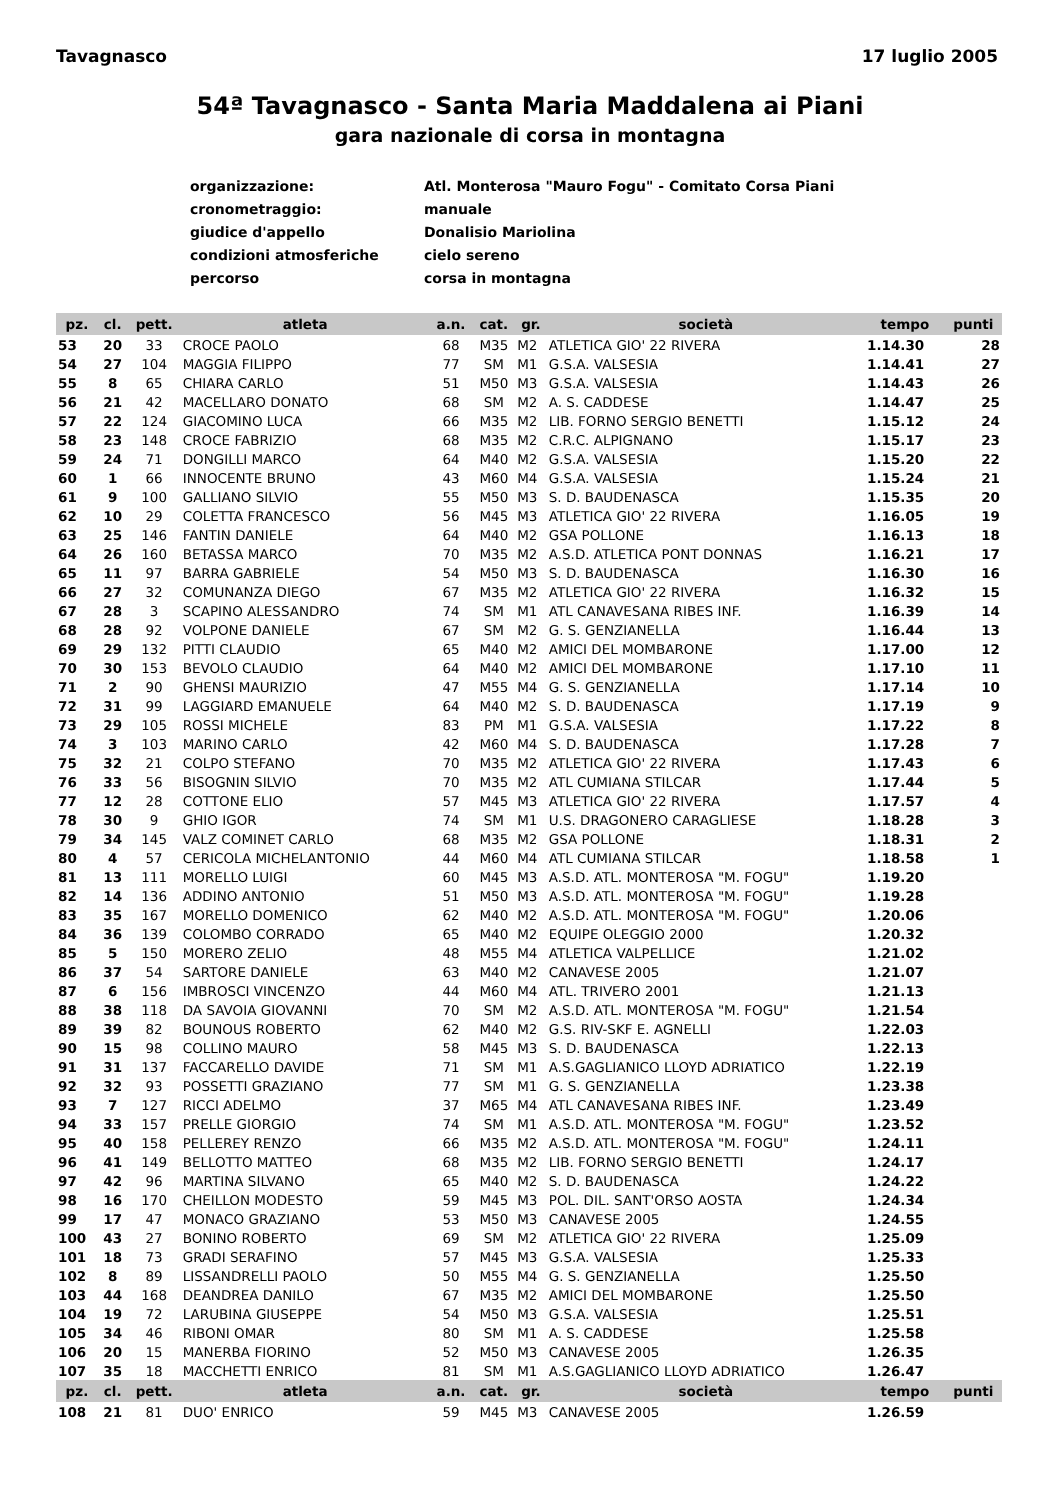Tavagnasco 17 luglio 2005
54ª Tavagnasco - Santa Maria Maddalena ai Piani
gara nazionale di corsa in montagna
| organizzazione: | Atl. Monterosa "Mauro Fogu" - Comitato Corsa Piani |
| cronometraggio: | manuale |
| giudice d'appello | Donalisio Mariolina |
| condizioni atmosferiche | cielo sereno |
| percorso | corsa in montagna |
| pz. | cl. | pett. | atleta | a.n. | cat. | gr. | società | tempo | punti |
| --- | --- | --- | --- | --- | --- | --- | --- | --- | --- |
| 53 | 20 | 33 | CROCE PAOLO | 68 | M35 | M2 | ATLETICA GIO' 22 RIVERA | 1.14.30 | 28 |
| 54 | 27 | 104 | MAGGIA FILIPPO | 77 | SM | M1 | G.S.A. VALSESIA | 1.14.41 | 27 |
| 55 | 8 | 65 | CHIARA CARLO | 51 | M50 | M3 | G.S.A. VALSESIA | 1.14.43 | 26 |
| 56 | 21 | 42 | MACELLARO DONATO | 68 | SM | M2 | A. S. CADDESE | 1.14.47 | 25 |
| 57 | 22 | 124 | GIACOMINO LUCA | 66 | M35 | M2 | LIB. FORNO SERGIO BENETTI | 1.15.12 | 24 |
| 58 | 23 | 148 | CROCE FABRIZIO | 68 | M35 | M2 | C.R.C. ALPIGNANO | 1.15.17 | 23 |
| 59 | 24 | 71 | DONGILLI MARCO | 64 | M40 | M2 | G.S.A. VALSESIA | 1.15.20 | 22 |
| 60 | 1 | 66 | INNOCENTE BRUNO | 43 | M60 | M4 | G.S.A. VALSESIA | 1.15.24 | 21 |
| 61 | 9 | 100 | GALLIANO SILVIO | 55 | M50 | M3 | S. D. BAUDENASCA | 1.15.35 | 20 |
| 62 | 10 | 29 | COLETTA FRANCESCO | 56 | M45 | M3 | ATLETICA GIO' 22 RIVERA | 1.16.05 | 19 |
| 63 | 25 | 146 | FANTIN DANIELE | 64 | M40 | M2 | GSA POLLONE | 1.16.13 | 18 |
| 64 | 26 | 160 | BETASSA MARCO | 70 | M35 | M2 | A.S.D. ATLETICA PONT DONNAS | 1.16.21 | 17 |
| 65 | 11 | 97 | BARRA GABRIELE | 54 | M50 | M3 | S. D. BAUDENASCA | 1.16.30 | 16 |
| 66 | 27 | 32 | COMUNANZA DIEGO | 67 | M35 | M2 | ATLETICA GIO' 22 RIVERA | 1.16.32 | 15 |
| 67 | 28 | 3 | SCAPINO ALESSANDRO | 74 | SM | M1 | ATL CANAVESANA RIBES INF. | 1.16.39 | 14 |
| 68 | 28 | 92 | VOLPONE DANIELE | 67 | SM | M2 | G. S. GENZIANELLA | 1.16.44 | 13 |
| 69 | 29 | 132 | PITTI CLAUDIO | 65 | M40 | M2 | AMICI DEL MOMBARONE | 1.17.00 | 12 |
| 70 | 30 | 153 | BEVOLO CLAUDIO | 64 | M40 | M2 | AMICI DEL MOMBARONE | 1.17.10 | 11 |
| 71 | 2 | 90 | GHENSI MAURIZIO | 47 | M55 | M4 | G. S. GENZIANELLA | 1.17.14 | 10 |
| 72 | 31 | 99 | LAGGIARD EMANUELE | 64 | M40 | M2 | S. D. BAUDENASCA | 1.17.19 | 9 |
| 73 | 29 | 105 | ROSSI MICHELE | 83 | PM | M1 | G.S.A. VALSESIA | 1.17.22 | 8 |
| 74 | 3 | 103 | MARINO CARLO | 42 | M60 | M4 | S. D. BAUDENASCA | 1.17.28 | 7 |
| 75 | 32 | 21 | COLPO STEFANO | 70 | M35 | M2 | ATLETICA GIO' 22 RIVERA | 1.17.43 | 6 |
| 76 | 33 | 56 | BISOGNIN SILVIO | 70 | M35 | M2 | ATL CUMIANA STILCAR | 1.17.44 | 5 |
| 77 | 12 | 28 | COTTONE ELIO | 57 | M45 | M3 | ATLETICA GIO' 22 RIVERA | 1.17.57 | 4 |
| 78 | 30 | 9 | GHIO IGOR | 74 | SM | M1 | U.S. DRAGONERO CARAGLIESE | 1.18.28 | 3 |
| 79 | 34 | 145 | VALZ COMINET CARLO | 68 | M35 | M2 | GSA POLLONE | 1.18.31 | 2 |
| 80 | 4 | 57 | CERICOLA MICHELANTONIO | 44 | M60 | M4 | ATL CUMIANA STILCAR | 1.18.58 | 1 |
| 81 | 13 | 111 | MORELLO LUIGI | 60 | M45 | M3 | A.S.D. ATL. MONTEROSA "M. FOGU" | 1.19.20 | |
| 82 | 14 | 136 | ADDINO ANTONIO | 51 | M50 | M3 | A.S.D. ATL. MONTEROSA "M. FOGU" | 1.19.28 | |
| 83 | 35 | 167 | MORELLO DOMENICO | 62 | M40 | M2 | A.S.D. ATL. MONTEROSA "M. FOGU" | 1.20.06 | |
| 84 | 36 | 139 | COLOMBO CORRADO | 65 | M40 | M2 | EQUIPE OLEGGIO 2000 | 1.20.32 | |
| 85 | 5 | 150 | MORERO ZELIO | 48 | M55 | M4 | ATLETICA VALPELLICE | 1.21.02 | |
| 86 | 37 | 54 | SARTORE DANIELE | 63 | M40 | M2 | CANAVESE 2005 | 1.21.07 | |
| 87 | 6 | 156 | IMBROSCI VINCENZO | 44 | M60 | M4 | ATL. TRIVERO 2001 | 1.21.13 | |
| 88 | 38 | 118 | DA SAVOIA GIOVANNI | 70 | SM | M2 | A.S.D. ATL. MONTEROSA "M. FOGU" | 1.21.54 | |
| 89 | 39 | 82 | BOUNOUS ROBERTO | 62 | M40 | M2 | G.S. RIV-SKF E. AGNELLI | 1.22.03 | |
| 90 | 15 | 98 | COLLINO MAURO | 58 | M45 | M3 | S. D. BAUDENASCA | 1.22.13 | |
| 91 | 31 | 137 | FACCARELLO DAVIDE | 71 | SM | M1 | A.S.GAGLIANICO LLOYD ADRIATICO | 1.22.19 | |
| 92 | 32 | 93 | POSSETTI GRAZIANO | 77 | SM | M1 | G. S. GENZIANELLA | 1.23.38 | |
| 93 | 7 | 127 | RICCI ADELMO | 37 | M65 | M4 | ATL CANAVESANA RIBES INF. | 1.23.49 | |
| 94 | 33 | 157 | PRELLE GIORGIO | 74 | SM | M1 | A.S.D. ATL. MONTEROSA "M. FOGU" | 1.23.52 | |
| 95 | 40 | 158 | PELLEREY RENZO | 66 | M35 | M2 | A.S.D. ATL. MONTEROSA "M. FOGU" | 1.24.11 | |
| 96 | 41 | 149 | BELLOTTO MATTEO | 68 | M35 | M2 | LIB. FORNO SERGIO BENETTI | 1.24.17 | |
| 97 | 42 | 96 | MARTINA SILVANO | 65 | M40 | M2 | S. D. BAUDENASCA | 1.24.22 | |
| 98 | 16 | 170 | CHEILLON MODESTO | 59 | M45 | M3 | POL. DIL. SANT'ORSO AOSTA | 1.24.34 | |
| 99 | 17 | 47 | MONACO GRAZIANO | 53 | M50 | M3 | CANAVESE 2005 | 1.24.55 | |
| 100 | 43 | 27 | BONINO ROBERTO | 69 | SM | M2 | ATLETICA GIO' 22 RIVERA | 1.25.09 | |
| 101 | 18 | 73 | GRADI SERAFINO | 57 | M45 | M3 | G.S.A. VALSESIA | 1.25.33 | |
| 102 | 8 | 89 | LISSANDRELLI PAOLO | 50 | M55 | M4 | G. S. GENZIANELLA | 1.25.50 | |
| 103 | 44 | 168 | DEANDREA DANILO | 67 | M35 | M2 | AMICI DEL MOMBARONE | 1.25.50 | |
| 104 | 19 | 72 | LARUBINA GIUSEPPE | 54 | M50 | M3 | G.S.A. VALSESIA | 1.25.51 | |
| 105 | 34 | 46 | RIBONI OMAR | 80 | SM | M1 | A. S. CADDESE | 1.25.58 | |
| 106 | 20 | 15 | MANERBA FIORINO | 52 | M50 | M3 | CANAVESE 2005 | 1.26.35 | |
| 107 | 35 | 18 | MACCHETTI ENRICO | 81 | SM | M1 | A.S.GAGLIANICO LLOYD ADRIATICO | 1.26.47 | |
| pz. | cl. | pett. | atleta | a.n. | cat. | gr. | società | tempo | punti |
| 108 | 21 | 81 | DUO' ENRICO | 59 | M45 | M3 | CANAVESE 2005 | 1.26.59 | |